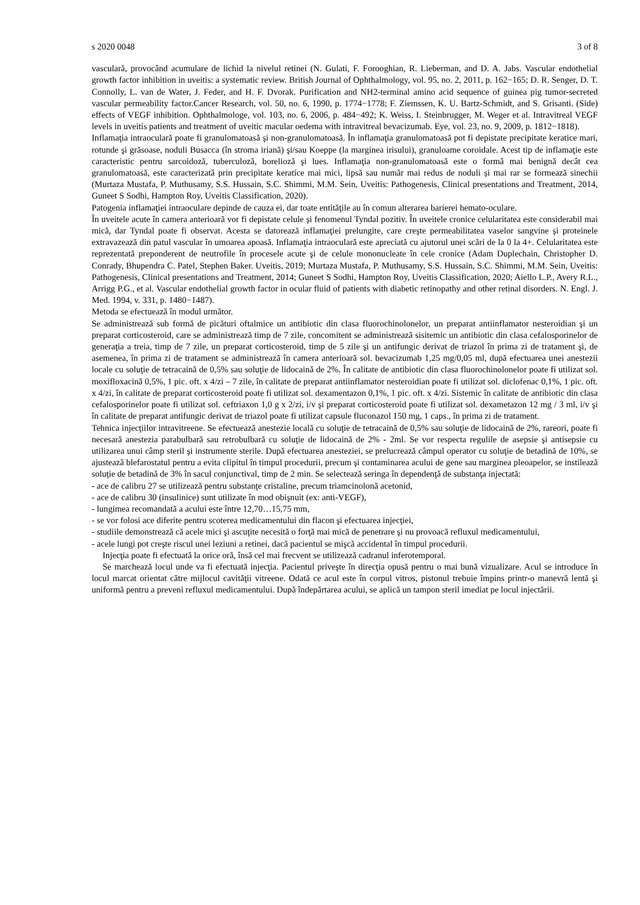s 2020 0048 3 of 8
vasculară, provocând acumulare de lichid la nivelul retinei (N. Gulati, F. Forooghian, R. Lieberman, and D. A. Jabs. Vascular endothelial growth factor inhibition in uveitis: a systematic review. British Journal of Ophthalmology, vol. 95, no. 2, 2011, p. 162−165; D. R. Senger, D. T. Connolly, L. van de Water, J. Feder, and H. F. Dvorak. Purification and NH2-terminal amino acid sequence of guinea pig tumor-secreted vascular permeability factor.Cancer Research, vol. 50, no. 6, 1990, p. 1774−1778; F. Ziemssen, K. U. Bartz-Schmidt, and S. Grisanti. (Side) effects of VEGF inhibition. Ophthalmologe, vol. 103, no. 6, 2006, p. 484−492; K. Weiss, I. Steinbrugger, M. Weger et al. Intravitreal VEGF levels in uveitis patients and treatment of uveitic macular oedema with intravitreal bevacizumab. Eye, vol. 23, no. 9, 2009, p. 1812−1818).
Inflamaţia intraoculară poate fi granulomatoasă şi non-granulomatoasă. În inflamaţia granulomatoasă pot fi depistate precipitate keratice mari, rotunde şi grăsoase, noduli Busacca (în stroma iriană) şi/sau Koeppe (la marginea irisului), granuloame coroidale. Acest tip de inflamaţie este caracteristic pentru sarcoidoză, tuberculoză, borelioză şi lues. Inflamaţia non-granulomatoasă este o formă mai benignă decât cea granulomatoasă, este caracterizată prin precipitate keratice mai mici, lipsă sau număr mai redus de noduli și mai rar se formează sinechii (Murtaza Mustafa, P. Muthusamy, S.S. Hussain, S.C. Shimmi, M.M. Sein, Uveitis: Pathogenesis, Clinical presentations and Treatment, 2014, Guneet S Sodhi, Hampton Roy, Uveitis Classification, 2020).
Patogenia inflamaţiei intraoculare depinde de cauza ei, dar toate entităţile au în comun alterarea barierei hemato-oculare.
În uveitele acute în camera anterioară vor fi depistate celule și fenomenul Tyndal pozitiv. În uveitele cronice celularitatea este considerabil mai mică, dar Tyndal poate fi observat. Acesta se datorează inflamaţiei prelungite, care creşte permeabilitatea vaselor sangvine şi proteinele extravazează din patul vascular în umoarea apoasă. Inflamaţia intraoculară este apreciată cu ajutorul unei scări de la 0 la 4+. Celularitatea este reprezentată preponderent de neutrofile în procesele acute şi de celule mononucleate în cele cronice (Adam Duplechain, Christopher D. Conrady, Bhupendra C. Patel, Stephen Baker. Uveitis, 2019; Murtaza Mustafa, P. Muthusamy, S.S. Hussain, S.C. Shimmi, M.M. Sein, Uveitis: Pathogenesis, Clinical presentations and Treatment, 2014; Guneet S Sodhi, Hampton Roy, Uveitis Classification, 2020; Aiello L.P., Avery R.L., Arrigg P.G., et al. Vascular endothelial growth factor in ocular fluid of patients with diabetic retinopathy and other retinal disorders. N. Engl. J. Med. 1994, v. 331, p. 1480−1487).
Metoda se efectuează în modul următor.
Se administrează sub formă de picături oftalmice un antibiotic din clasa fluorochinolonelor, un preparat antiinflamator nesteroidian şi un preparat corticosteroid, care se administrează timp de 7 zile, concomitent se administrează sisitemic un antibiotic din clasa cefalosporinelor de generaţia a treia, timp de 7 zile, un preparat corticosteroid, timp de 5 zile şi un antifungic derivat de triazol în prima zi de tratament şi, de asemenea, în prima zi de tratament se administrează în camera anterioară sol. bevacizumab 1,25 mg/0,05 ml, după efectuarea unei anestezii locale cu soluţie de tetracaină de 0,5% sau soluţie de lidocaină de 2%. În calitate de antibiotic din clasa fluorochinolonelor poate fi utilizat sol. moxifloxacină 0,5%, 1 pic. oft. x 4/zi – 7 zile, în calitate de preparat antiinflamator nesteroidian poate fi utilizat sol. diclofenac 0,1%, 1 pic. oft. x 4/zi, în calitate de preparat corticosteroid poate fi utilizat sol. dexamentazon 0,1%, 1 pic. oft. x 4/zi. Sistemic în calitate de antibiotic din clasa cefalosporinelor poate fi utilizat sol. ceftriaxon 1,0 g x 2/zi, i/v şi preparat corticosteroid poate fi utilizat sol. dexametazon 12 mg / 3 ml, i/v şi în calitate de preparat antifungic derivat de triazol poate fi utilizat capsule fluconazol 150 mg, 1 caps., în prima zi de tratament.
Tehnica injecţiilor intravitreene. Se efectuează anestezie locală cu soluţie de tetracaină de 0,5% sau soluţie de lidocaină de 2%, rareori, poate fi necesară anestezia parabulbară sau retrobulbară cu soluţie de lidocaină de 2% - 2ml. Se vor respecta regulile de asepsie şi antisepsie cu utilizarea unui câmp steril şi instrumente sterile. După efectuarea anesteziei, se prelucrează câmpul operator cu soluţie de betadină de 10%, se ajustează blefarostatul pentru a evita clipitul în timpul procedurii, precum şi contaminarea acului de gene sau marginea pleoapelor, se instilează soluţie de betadină de 3% în sacul conjunctival, timp de 2 min. Se selectează seringa în dependenţă de substanţa injectată:
- ace de calibru 27 se utilizează pentru substanţe cristaline, precum triamcinolonă acetonid,
- ace de calibru 30 (insulinice) sunt utilizate în mod obişnuit (ex: anti-VEGF),
- lungimea recomandată a acului este între 12,70…15,75 mm,
- se vor folosi ace diferite pentru scoterea medicamentului din flacon şi efectuarea injecţiei,
- studiile demonstrează că acele mici şi ascuţite necesită o forţă mai mică de penetrare şi nu provoacă refluxul medicamentului,
- acele lungi pot creşte riscul unei leziuni a retinei, dacă pacientul se mişcă accidental în timpul procedurii.
Injecţia poate fi efectuată la orice oră, însă cel mai frecvent se utilizează cadranul inferotemporal.
Se marchează locul unde va fi efectuată injecţia. Pacientul priveşte în direcţia opusă pentru o mai bună vizualizare. Acul se introduce în locul marcat orientat către mijlocul cavităţii vitreene. Odată ce acul este în corpul vitros, pistonul trebuie împins printr-o manevră lentă şi uniformă pentru a preveni refluxul medicamentului. După îndepărtarea acului, se aplică un tampon steril imediat pe locul injectării.